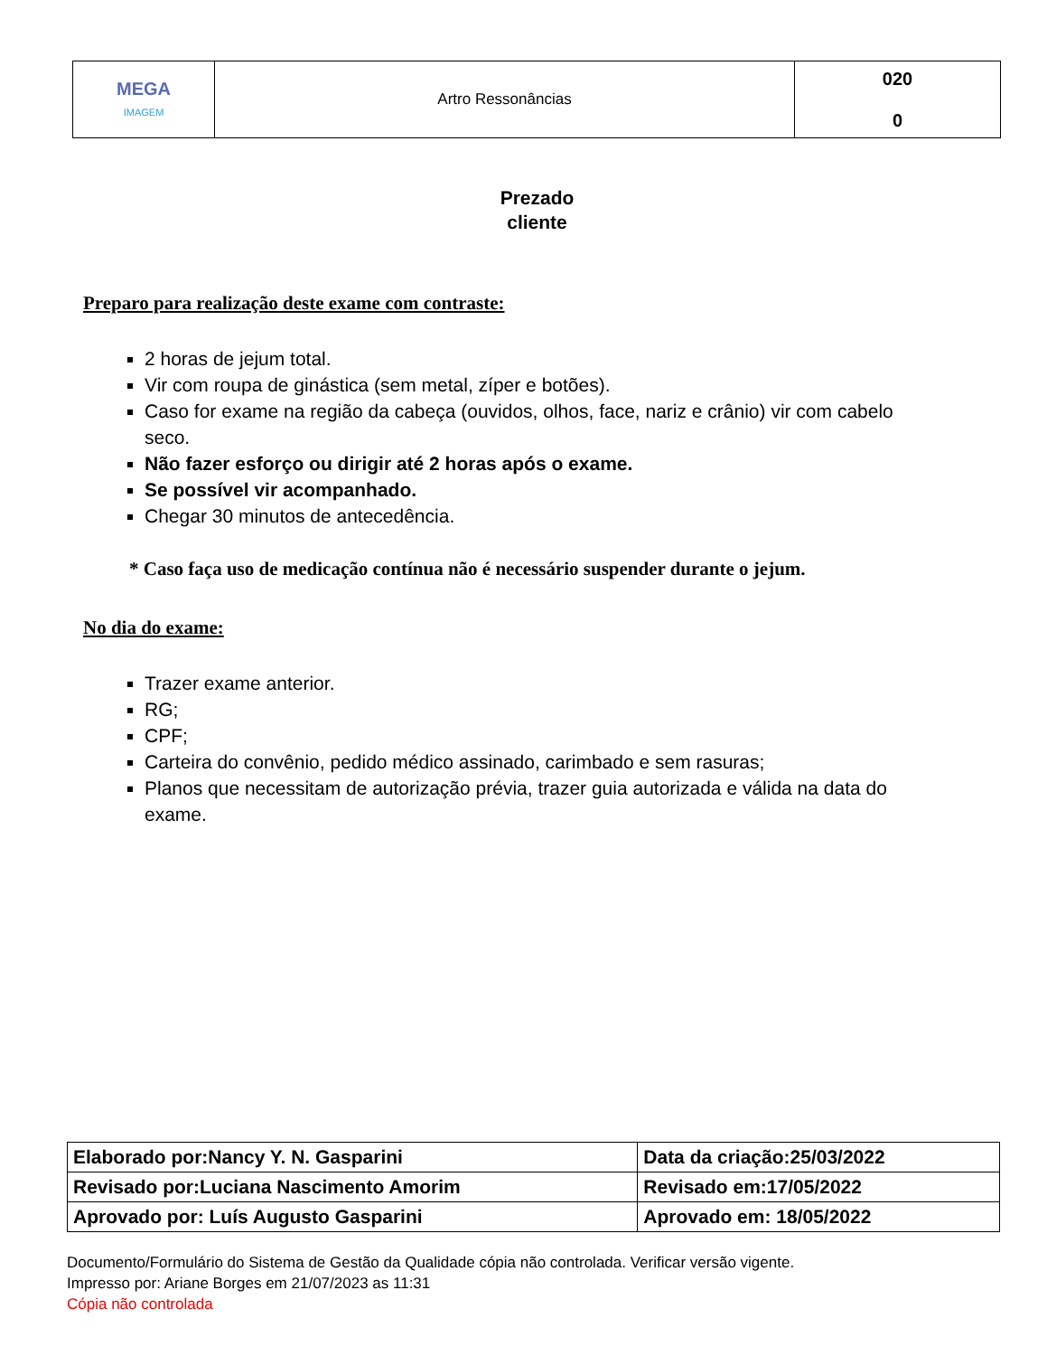| MEGA IMAGEM | Artro Ressonâncias | 020 0 |
Prezado
cliente
Preparo para realização deste exame com contraste:
2 horas de jejum total.
Vir com roupa de ginástica (sem metal, zíper e botões).
Caso for exame na região da cabeça (ouvidos, olhos, face, nariz e crânio) vir com cabelo seco.
Não fazer esforço ou dirigir até 2 horas após o exame.
Se possível vir acompanhado.
Chegar 30 minutos de antecedência.
* Caso faça uso de medicação contínua não é necessário suspender durante o jejum.
No dia do exame:
Trazer exame anterior.
RG;
CPF;
Carteira do convênio, pedido médico assinado, carimbado e sem rasuras;
Planos que necessitam de autorização prévia, trazer guia autorizada e válida na data do exame.
| Elaborado por:Nancy Y. N. Gasparini | Data da criação:25/03/2022 |
| Revisado por:Luciana Nascimento Amorim | Revisado em:17/05/2022 |
| Aprovado por: Luís Augusto Gasparini | Aprovado em: 18/05/2022 |
Documento/Formulário do Sistema de Gestão da Qualidade cópia não controlada. Verificar versão vigente.
Impresso por: Ariane Borges em 21/07/2023 as 11:31
Cópia não controlada